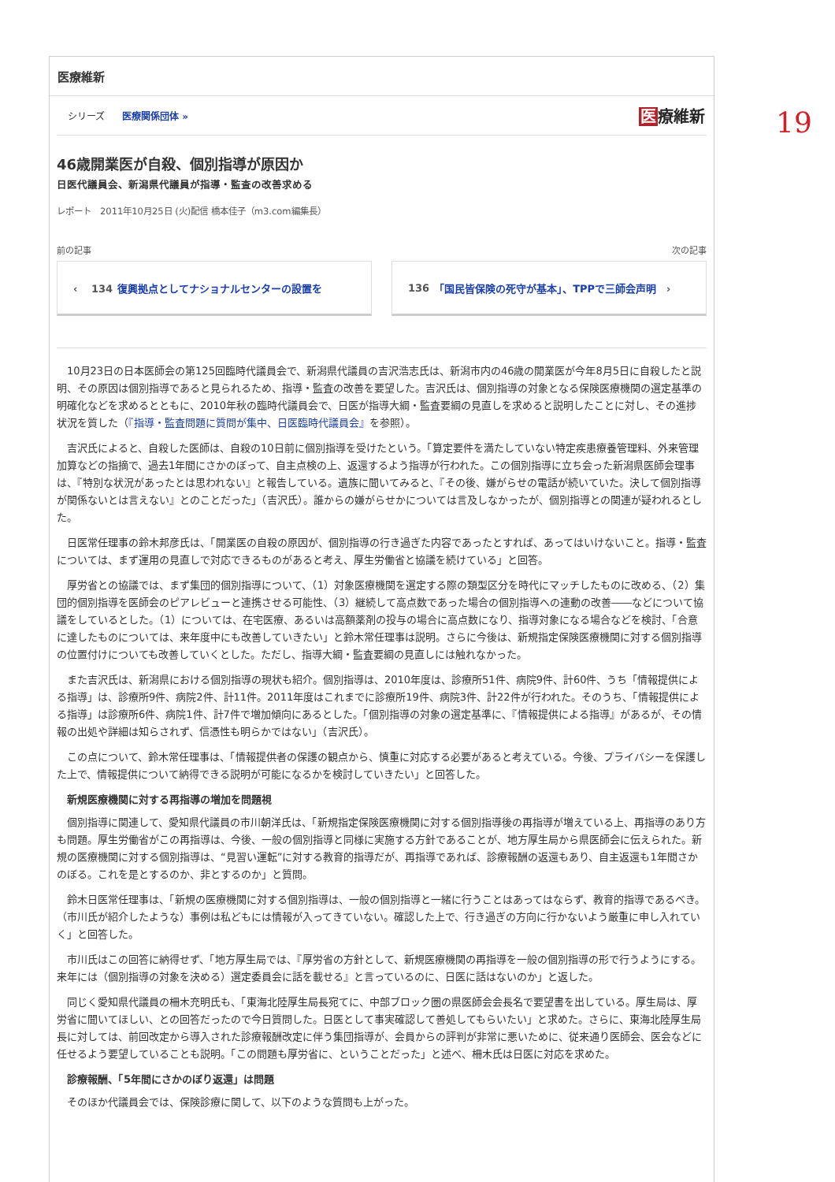19
医療維新
シリーズ 医療関係団体 »
医療維新
46歳開業医が自殺、個別指導が原因か
日医代議員会、新潟県代議員が指導・監査の改善求める
レポート　2011年10月25日 (火)配信 橋本佳子（m3.com編集長）
前の記事 次の記事
‹　 134 復興拠点としてナショナルセンターの設置を 136 「国民皆保険の死守が基本」、TPPで三師会声明　›
10月23日の日本医師会の第125回臨時代議員会で、新潟県代議員の吉沢浩志氏は、新潟市内の46歳の開業医が今年8月5日に自殺したと説明、その原因は個別指導であると見られるため、指導・監査の改善を要望した。吉沢氏は、個別指導の対象となる保険医療機関の選定基準の明確化などを求めるとともに、2010年秋の臨時代議員会で、日医が指導大綱・監査要綱の見直しを求めると説明したことに対し、その進捗状況を質した（『指導・監査問題に質問が集中、日医臨時代議員会』を参照）。
吉沢氏によると、自殺した医師は、自殺の10日前に個別指導を受けたという。「算定要件を満たしていない特定疾患療養管理料、外来管理加算などの指摘で、過去1年間にさかのぼって、自主点検の上、返還するよう指導が行われた。この個別指導に立ち会った新潟県医師会理事は、『特別な状況があったとは思われない』と報告している。遺族に聞いてみると、『その後、嫌がらせの電話が続いていた。決して個別指導が関係ないとは言えない』とのことだった」（吉沢氏）。誰からの嫌がらせかについては言及しなかったが、個別指導との関連が疑われるとした。
日医常任理事の鈴木邦彦氏は、「開業医の自殺の原因が、個別指導の行き過ぎた内容であったとすれば、あってはいけないこと。指導・監査については、まず運用の見直しで対応できるものがあると考え、厚生労働省と協議を続けている」と回答。
厚労省との協議では、まず集団的個別指導について、（1）対象医療機関を選定する際の類型区分を時代にマッチしたものに改める、（2）集団的個別指導を医師会のピアレビューと連携させる可能性、（3）継続して高点数であった場合の個別指導への連動の改善――などについて協議をしているとした。（1）については、在宅医療、あるいは高額薬剤の投与の場合に高点数になり、指導対象になる場合などを検討、「合意に達したものについては、来年度中にも改善していきたい」と鈴木常任理事は説明。さらに今後は、新規指定保険医療機関に対する個別指導の位置付けについても改善していくとした。ただし、指導大綱・監査要綱の見直しには触れなかった。
また吉沢氏は、新潟県における個別指導の現状も紹介。個別指導は、2010年度は、診療所51件、病院9件、計60件、うち「情報提供による指導」は、診療所9件、病院2件、計11件。2011年度はこれまでに診療所19件、病院3件、計22件が行われた。そのうち、「情報提供による指導」は診療所6件、病院1件、計7件で増加傾向にあるとした。「個別指導の対象の選定基準に、『情報提供による指導』があるが、その情報の出処や詳細は知らされず、信憑性も明らかではない」（吉沢氏）。
この点について、鈴木常任理事は、「情報提供者の保護の観点から、慎重に対応する必要があると考えている。今後、プライバシーを保護した上で、情報提供について納得できる説明が可能になるかを検討していきたい」と回答した。
新規医療機関に対する再指導の増加を問題視
個別指導に関連して、愛知県代議員の市川朝洋氏は、「新規指定保険医療機関に対する個別指導後の再指導が増えている上、再指導のあり方も問題。厚生労働省がこの再指導は、今後、一般の個別指導と同様に実施する方針であることが、地方厚生局から県医師会に伝えられた。新規の医療機関に対する個別指導は、“見習い運転”に対する教育的指導だが、再指導であれば、診療報酬の返還もあり、自主返還も1年間さかのぼる。これを是とするのか、非とするのか」と質問。
鈴木日医常任理事は、「新規の医療機関に対する個別指導は、一般の個別指導と一緒に行うことはあってはならず、教育的指導であるべき。（市川氏が紹介したような）事例は私どもには情報が入ってきていない。確認した上で、行き過ぎの方向に行かないよう厳重に申し入れていく」と回答した。
市川氏はこの回答に納得せず、「地方厚生局では、『厚労省の方針として、新規医療機関の再指導を一般の個別指導の形で行うようにする。来年には（個別指導の対象を決める）選定委員会に話を載せる』と言っているのに、日医に話はないのか」と返した。
同じく愛知県代議員の柵木充明氏も、「東海北陸厚生局長宛てに、中部ブロック圏の県医師会会長名で要望書を出している。厚生局は、厚労省に聞いてほしい、との回答だったので今日質問した。日医として事実確認して善処してもらいたい」と求めた。さらに、東海北陸厚生局長に対しては、前回改定から導入された診療報酬改定に伴う集団指導が、会員からの評判が非常に悪いために、従来通り医師会、医会などに任せるよう要望していることも説明。「この問題も厚労省に、ということだった」と述べ、柵木氏は日医に対応を求めた。
診療報酬、「5年間にさかのぼり返還」は問題
そのほか代議員会では、保険診療に関して、以下のような質問も上がった。